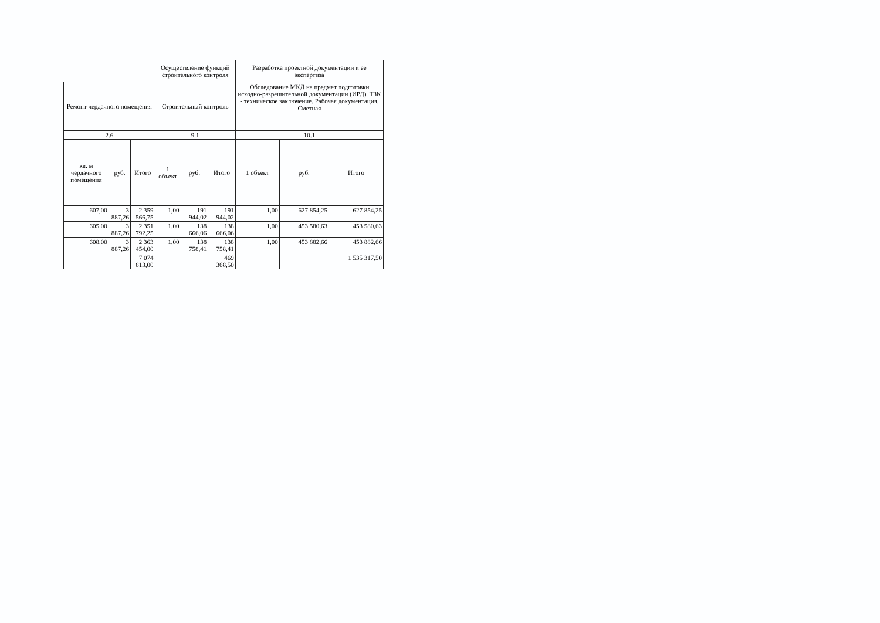| | | | Осуществление функций строительного контроля | | | Разработка проектной документации и ее экспертиза | | |
| --- | --- | --- | --- | --- | --- | --- | --- | --- |
| Ремонт чердачного помещения | | | Строительный контроль | | | Обследование МКД на предмет подготовки исходно-разрешительной документации (ИРД). ТЗК - техническое заключение. Рабочая документация. Сметная | | |
| 2.6 | | | 9.1 | | | 10.1 | | |
| кв. м чердачного помещения | руб. | Итого | 1 объект | руб. | Итого | 1 объект | руб. | Итого |
| 607,00 | 3 887,26 | 2 359 566,75 | 1,00 | 191 944,02 | 191 944,02 | 1,00 | 627 854,25 | 627 854,25 |
| 605,00 | 3 887,26 | 2 351 792,25 | 1,00 | 138 666,06 | 138 666,06 | 1,00 | 453 580,63 | 453 580,63 |
| 608,00 | 3 887,26 | 2 363 454,00 | 1,00 | 138 758,41 | 138 758,41 | 1,00 | 453 882,66 | 453 882,66 |
| | | 7 074 813,00 | | | 469 368,50 | | | 1 535 317,50 |